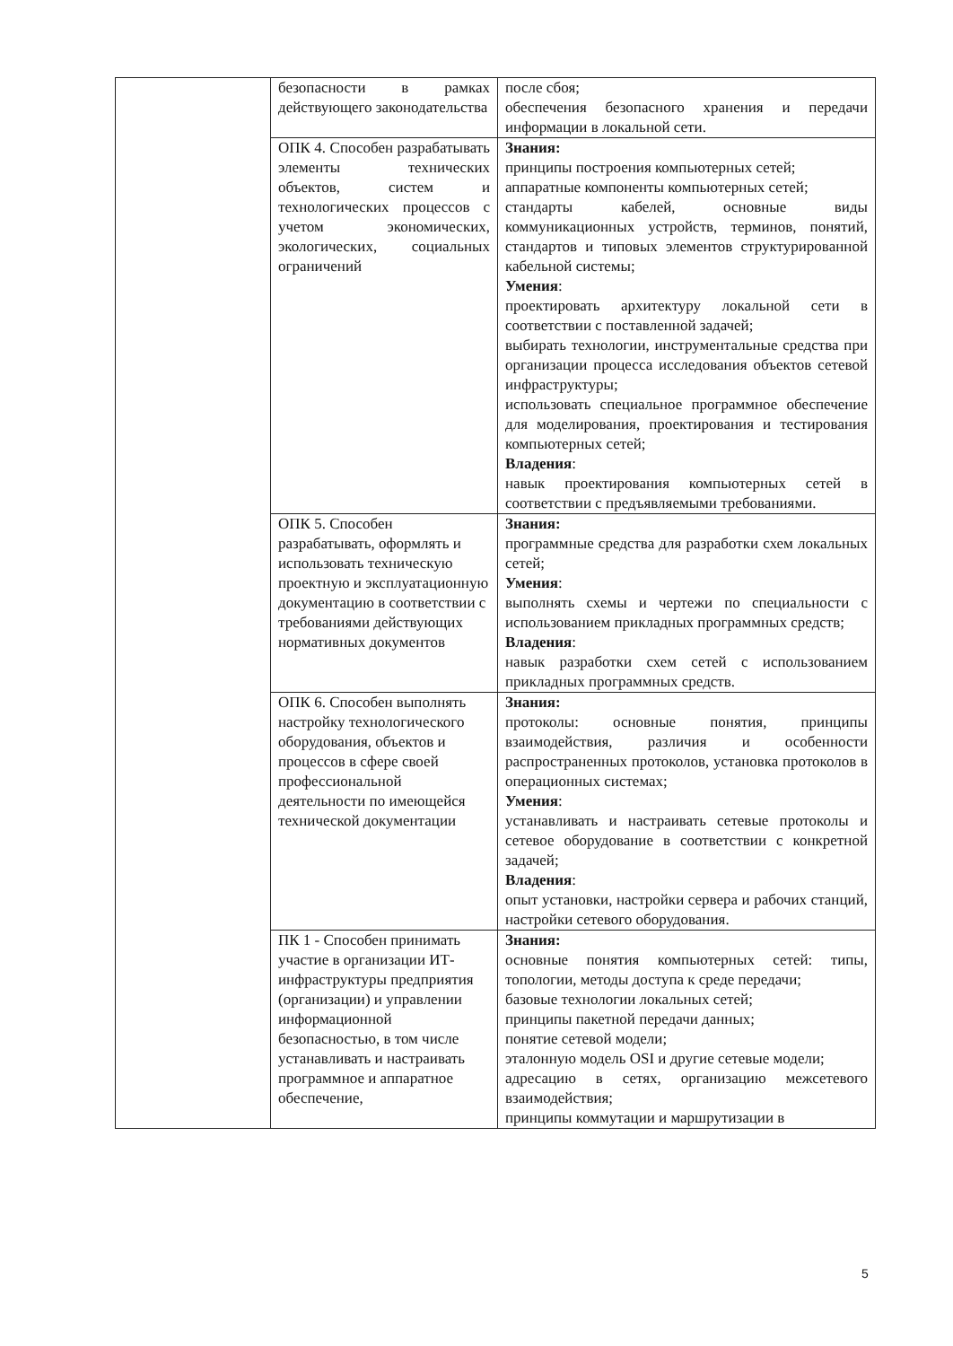| | безопасности в рамках действующего законодательства | после сбоя; обеспечения безопасного хранения и передачи информации в локальной сети. |
| | ОПК 4. Способен разрабатывать элементы технических объектов, систем и технологических процессов с учетом экономических, экологических, социальных ограничений | Знания: принципы построения компьютерных сетей; аппаратные компоненты компьютерных сетей; стандарты кабелей, основные виды коммуникационных устройств, терминов, понятий, стандартов и типовых элементов структурированной кабельной системы; Умения : проектировать архитектуру локальной сети в соответствии с поставленной задачей; выбирать технологии, инструментальные средства при организации процесса исследования объектов сетевой инфраструктуры; использовать специальное программное обеспечение для моделирования, проектирования и тестирования компьютерных сетей; Владения : навык проектирования компьютерных сетей в соответствии с предъявляемыми требованиями. |
| | ОПК 5. Способен разрабатывать, оформлять и использовать техническую проектную и эксплуатационную документацию в соответствии с требованиями действующих нормативных документов | Знания: программные средства для разработки схем локальных сетей; Умения : выполнять схемы и чертежи по специальности с использованием прикладных программных средств; Владения : навык разработки схем сетей с использованием прикладных программных средств. |
| | ОПК 6. Способен выполнять настройку технологического оборудования, объектов и процессов в сфере своей профессиональной деятельности по имеющейся технической документации | Знания: протоколы: основные понятия, принципы взаимодействия, различия и особенности распространенных протоколов, установка протоколов в операционных системах; Умения : устанавливать и настраивать сетевые протоколы и сетевое оборудование в соответствии с конкретной задачей; Владения : опыт установки, настройки сервера и рабочих станций, настройки сетевого оборудования. |
| | ПК 1 - Способен принимать участие в организации ИТ-инфраструктуры предприятия (организации) и управлении информационной безопасностью, в том числе устанавливать и настраивать программное и аппаратное обеспечение, | Знания: основные понятия компьютерных сетей: типы, топологии, методы доступа к среде передачи; базовые технологии локальных сетей; принципы пакетной передачи данных; понятие сетевой модели; эталонную модель OSI и другие сетевые модели; адресацию в сетях, организацию межсетевого взаимодействия; принципы коммутации и маршрутизации в |
5